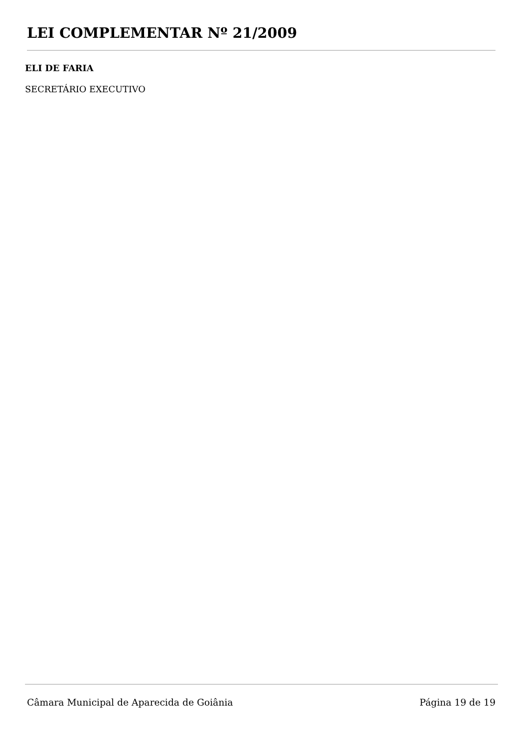LEI COMPLEMENTAR Nº 21/2009
ELI DE FARIA
SECRETÁRIO EXECUTIVO
Câmara Municipal de Aparecida de Goiânia Página 19 de 19